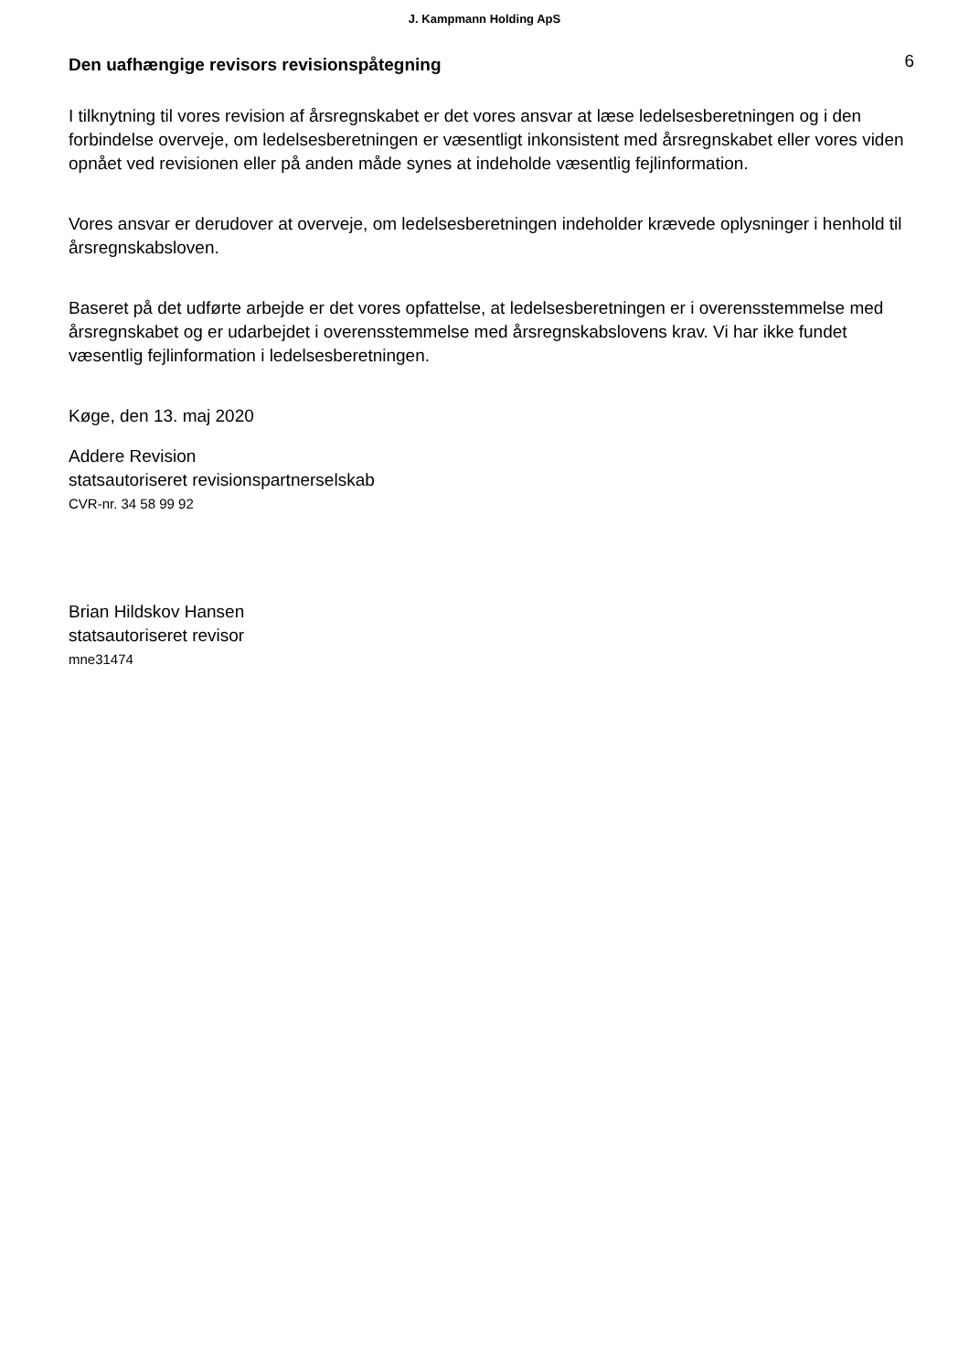J. Kampmann Holding ApS
Den uafhængige revisors revisionspåtegning
6
I tilknytning til vores revision af årsregnskabet er det vores ansvar at læse ledelsesberetningen og i den forbindelse overveje, om ledelsesberetningen er væsentligt inkonsistent med årsregnskabet eller vores viden opnået ved revisionen eller på anden måde synes at indeholde væsentlig fejlinformation.
Vores ansvar er derudover at overveje, om ledelsesberetningen indeholder krævede oplysninger i henhold til årsregnskabsloven.
Baseret på det udførte arbejde er det vores opfattelse, at ledelsesberetningen er i overensstemmelse med årsregnskabet og er udarbejdet i overensstemmelse med årsregnskabslovens krav. Vi har ikke fundet væsentlig fejlinformation i ledelsesberetningen.
Køge, den 13. maj 2020
Addere Revision
statsautoriseret revisionspartnerselskab
CVR-nr. 34 58 99 92
Brian Hildskov Hansen
statsautoriseret revisor
mne31474